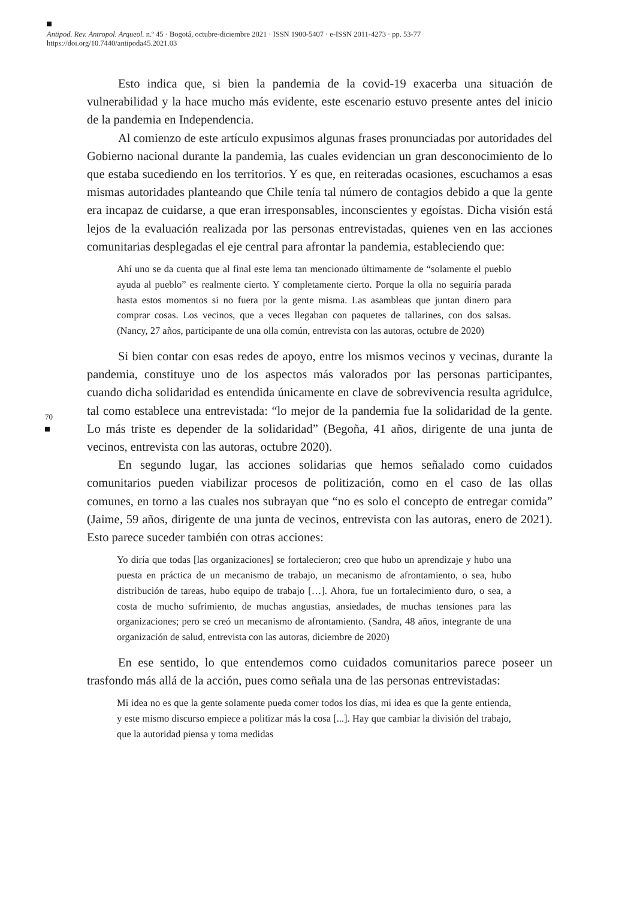Antipod. Rev. Antropol. Arqueol. n.º 45 · Bogotá, octubre-diciembre 2021 · ISSN 1900-5407 · e-ISSN 2011-4273 · pp. 53-77
https://doi.org/10.7440/antipoda45.2021.03
70
Esto indica que, si bien la pandemia de la covid-19 exacerba una situación de vulnerabilidad y la hace mucho más evidente, este escenario estuvo presente antes del inicio de la pandemia en Independencia.
Al comienzo de este artículo expusimos algunas frases pronunciadas por autoridades del Gobierno nacional durante la pandemia, las cuales evidencian un gran desconocimiento de lo que estaba sucediendo en los territorios. Y es que, en reiteradas ocasiones, escuchamos a esas mismas autoridades planteando que Chile tenía tal número de contagios debido a que la gente era incapaz de cuidarse, a que eran irresponsables, inconscientes y egoístas. Dicha visión está lejos de la evaluación realizada por las personas entrevistadas, quienes ven en las acciones comunitarias desplegadas el eje central para afrontar la pandemia, estableciendo que:
Ahí uno se da cuenta que al final este lema tan mencionado últimamente de “solamente el pueblo ayuda al pueblo” es realmente cierto. Y completamente cierto. Porque la olla no seguiría parada hasta estos momentos si no fuera por la gente misma. Las asambleas que juntan dinero para comprar cosas. Los vecinos, que a veces llegaban con paquetes de tallarines, con dos salsas. (Nancy, 27 años, participante de una olla común, entrevista con las autoras, octubre de 2020)
Si bien contar con esas redes de apoyo, entre los mismos vecinos y vecinas, durante la pandemia, constituye uno de los aspectos más valorados por las personas participantes, cuando dicha solidaridad es entendida únicamente en clave de sobrevivencia resulta agridulce, tal como establece una entrevistada: “lo mejor de la pandemia fue la solidaridad de la gente. Lo más triste es depender de la solidaridad” (Begoña, 41 años, dirigente de una junta de vecinos, entrevista con las autoras, octubre 2020).
En segundo lugar, las acciones solidarias que hemos señalado como cuidados comunitarios pueden viabilizar procesos de politización, como en el caso de las ollas comunes, en torno a las cuales nos subrayan que “no es solo el concepto de entregar comida” (Jaime, 59 años, dirigente de una junta de vecinos, entrevista con las autoras, enero de 2021). Esto parece suceder también con otras acciones:
Yo diría que todas [las organizaciones] se fortalecieron; creo que hubo un aprendizaje y hubo una puesta en práctica de un mecanismo de trabajo, un mecanismo de afrontamiento, o sea, hubo distribución de tareas, hubo equipo de trabajo […]. Ahora, fue un fortalecimiento duro, o sea, a costa de mucho sufrimiento, de muchas angustias, ansiedades, de muchas tensiones para las organizaciones; pero se creó un mecanismo de afrontamiento. (Sandra, 48 años, integrante de una organización de salud, entrevista con las autoras, diciembre de 2020)
En ese sentido, lo que entendemos como cuidados comunitarios parece poseer un trasfondo más allá de la acción, pues como señala una de las personas entrevistadas:
Mi idea no es que la gente solamente pueda comer todos los días, mi idea es que la gente entienda, y este mismo discurso empiece a politizar más la cosa [...]. Hay que cambiar la división del trabajo, que la autoridad piensa y toma medidas